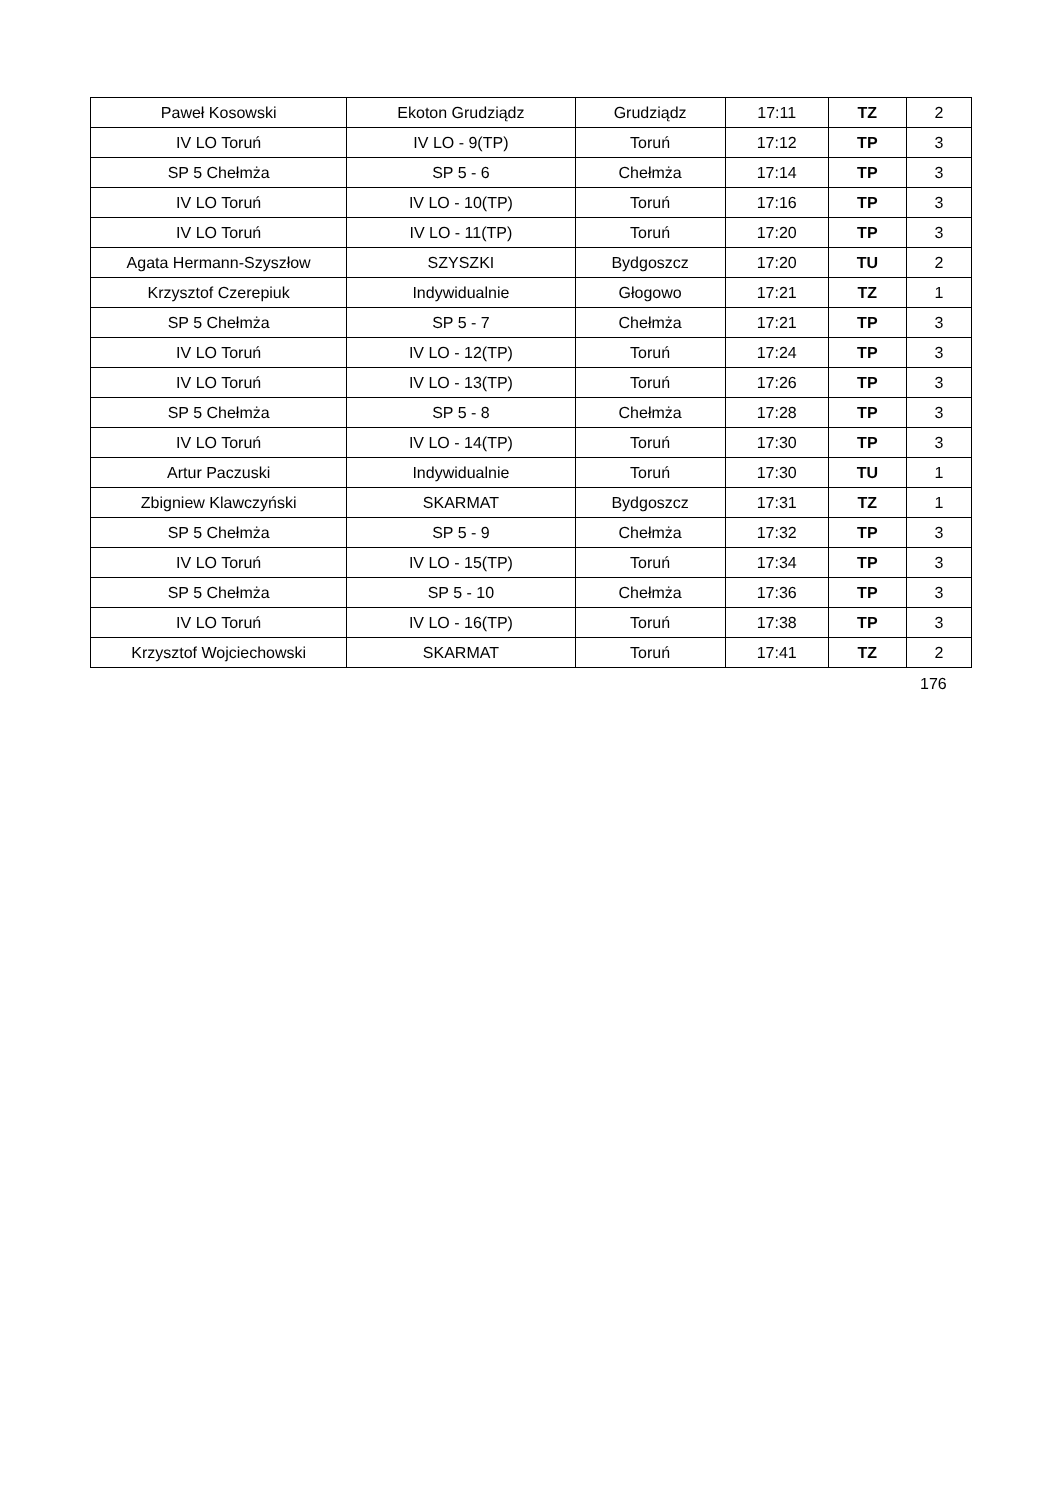| Paweł Kosowski | Ekoton Grudziądz | Grudziądz | 17:11 | TZ | 2 |
| IV LO Toruń | IV LO - 9(TP) | Toruń | 17:12 | TP | 3 |
| SP 5 Chełmża | SP 5 - 6 | Chełmża | 17:14 | TP | 3 |
| IV LO Toruń | IV LO - 10(TP) | Toruń | 17:16 | TP | 3 |
| IV LO Toruń | IV LO - 11(TP) | Toruń | 17:20 | TP | 3 |
| Agata Hermann-Szyszłow | SZYSZKI | Bydgoszcz | 17:20 | TU | 2 |
| Krzysztof Czerepiuk | Indywidualnie | Głogowo | 17:21 | TZ | 1 |
| SP 5 Chełmża | SP 5 - 7 | Chełmża | 17:21 | TP | 3 |
| IV LO Toruń | IV LO - 12(TP) | Toruń | 17:24 | TP | 3 |
| IV LO Toruń | IV LO - 13(TP) | Toruń | 17:26 | TP | 3 |
| SP 5 Chełmża | SP 5 - 8 | Chełmża | 17:28 | TP | 3 |
| IV LO Toruń | IV LO - 14(TP) | Toruń | 17:30 | TP | 3 |
| Artur Paczuski | Indywidualnie | Toruń | 17:30 | TU | 1 |
| Zbigniew Klawczyński | SKARMAT | Bydgoszcz | 17:31 | TZ | 1 |
| SP 5 Chełmża | SP 5 - 9 | Chełmża | 17:32 | TP | 3 |
| IV LO Toruń | IV LO - 15(TP) | Toruń | 17:34 | TP | 3 |
| SP 5 Chełmża | SP 5 - 10 | Chełmża | 17:36 | TP | 3 |
| IV LO Toruń | IV LO - 16(TP) | Toruń | 17:38 | TP | 3 |
| Krzysztof Wojciechowski | SKARMAT | Toruń | 17:41 | TZ | 2 |
176